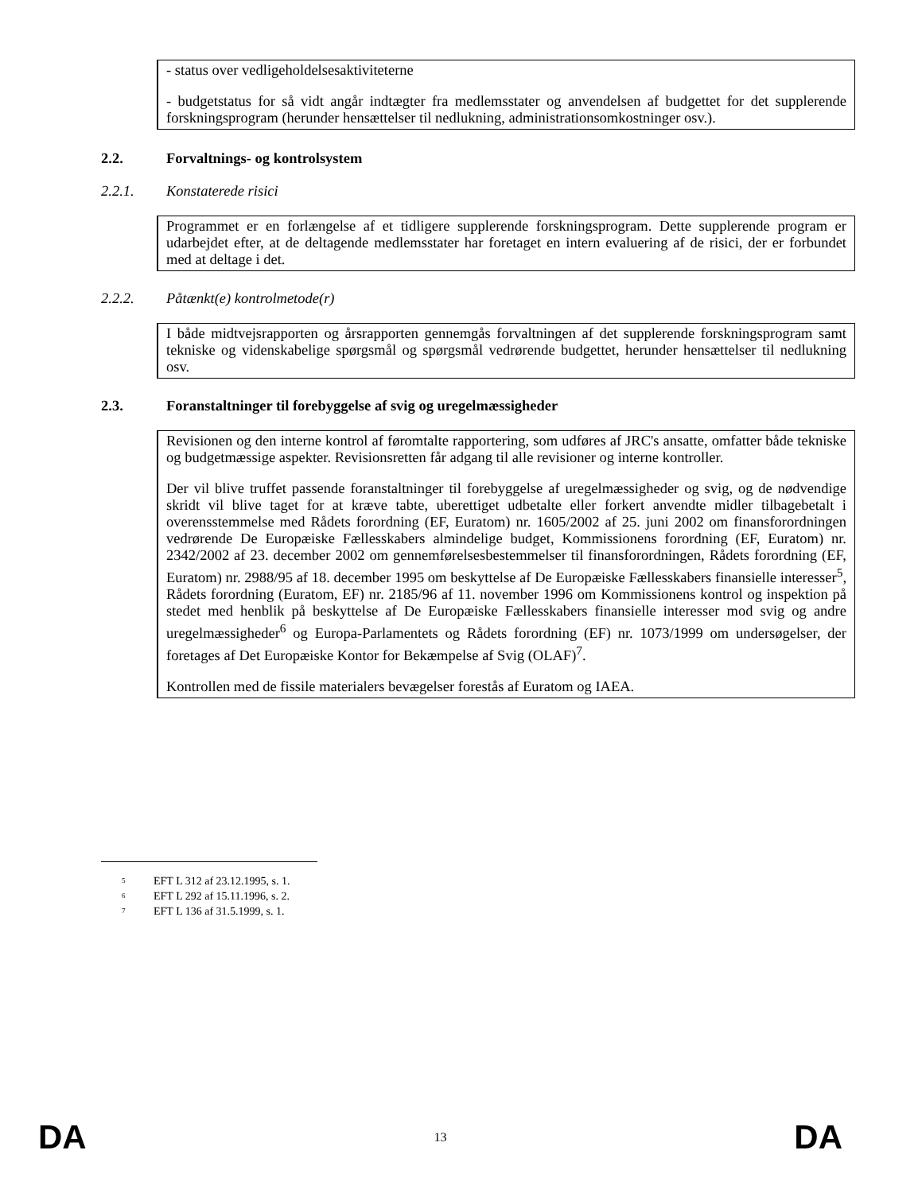- status over vedligeholdelsesaktiviteterne
- budgetstatus for så vidt angår indtægter fra medlemsstater og anvendelsen af budgettet for det supplerende forskningsprogram (herunder hensættelser til nedlukning, administrationsomkostninger osv.).
2.2. Forvaltnings- og kontrolsystem
2.2.1. Konstaterede risici
Programmet er en forlængelse af et tidligere supplerende forskningsprogram. Dette supplerende program er udarbejdet efter, at de deltagende medlemsstater har foretaget en intern evaluering af de risici, der er forbundet med at deltage i det.
2.2.2. Påtænkt(e) kontrolmetode(r)
I både midtvejsrapporten og årsrapporten gennemgås forvaltningen af det supplerende forskningsprogram samt tekniske og videnskabelige spørgsmål og spørgsmål vedrørende budgettet, herunder hensættelser til nedlukning osv.
2.3. Foranstaltninger til forebyggelse af svig og uregelmæssigheder
Revisionen og den interne kontrol af føromtalte rapportering, som udføres af JRC's ansatte, omfatter både tekniske og budgetmæssige aspekter. Revisionsretten får adgang til alle revisioner og interne kontroller.
Der vil blive truffet passende foranstaltninger til forebyggelse af uregelmæssigheder og svig, og de nødvendige skridt vil blive taget for at kræve tabte, uberettiget udbetalte eller forkert anvendte midler tilbagebetalt i overensstemmelse med Rådets forordning (EF, Euratom) nr. 1605/2002 af 25. juni 2002 om finansforordningen vedrørende De Europæiske Fællesskabers almindelige budget, Kommissionens forordning (EF, Euratom) nr. 2342/2002 af 23. december 2002 om gennemførelsesbestemmelser til finansforordningen, Rådets forordning (EF, Euratom) nr. 2988/95 af 18. december 1995 om beskyttelse af De Europæiske Fællesskabers finansielle interesser<sup>5</sup>, Rådets forordning (Euratom, EF) nr. 2185/96 af 11. november 1996 om Kommissionens kontrol og inspektion på stedet med henblik på beskyttelse af De Europæiske Fællesskabers finansielle interesser mod svig og andre uregelmæssigheder<sup>6</sup> og Europa-Parlamentets og Rådets forordning (EF) nr. 1073/1999 om undersøgelser, der foretages af Det Europæiske Kontor for Bekæmpelse af Svig (OLAF)<sup>7</sup>.
Kontrollen med de fissile materialers bevægelser forestås af Euratom og IAEA.
<sup>5</sup> EFT L 312 af 23.12.1995, s. 1.
<sup>6</sup> EFT L 292 af 15.11.1996, s. 2.
<sup>7</sup> EFT L 136 af 31.5.1999, s. 1.
DA 13 DA